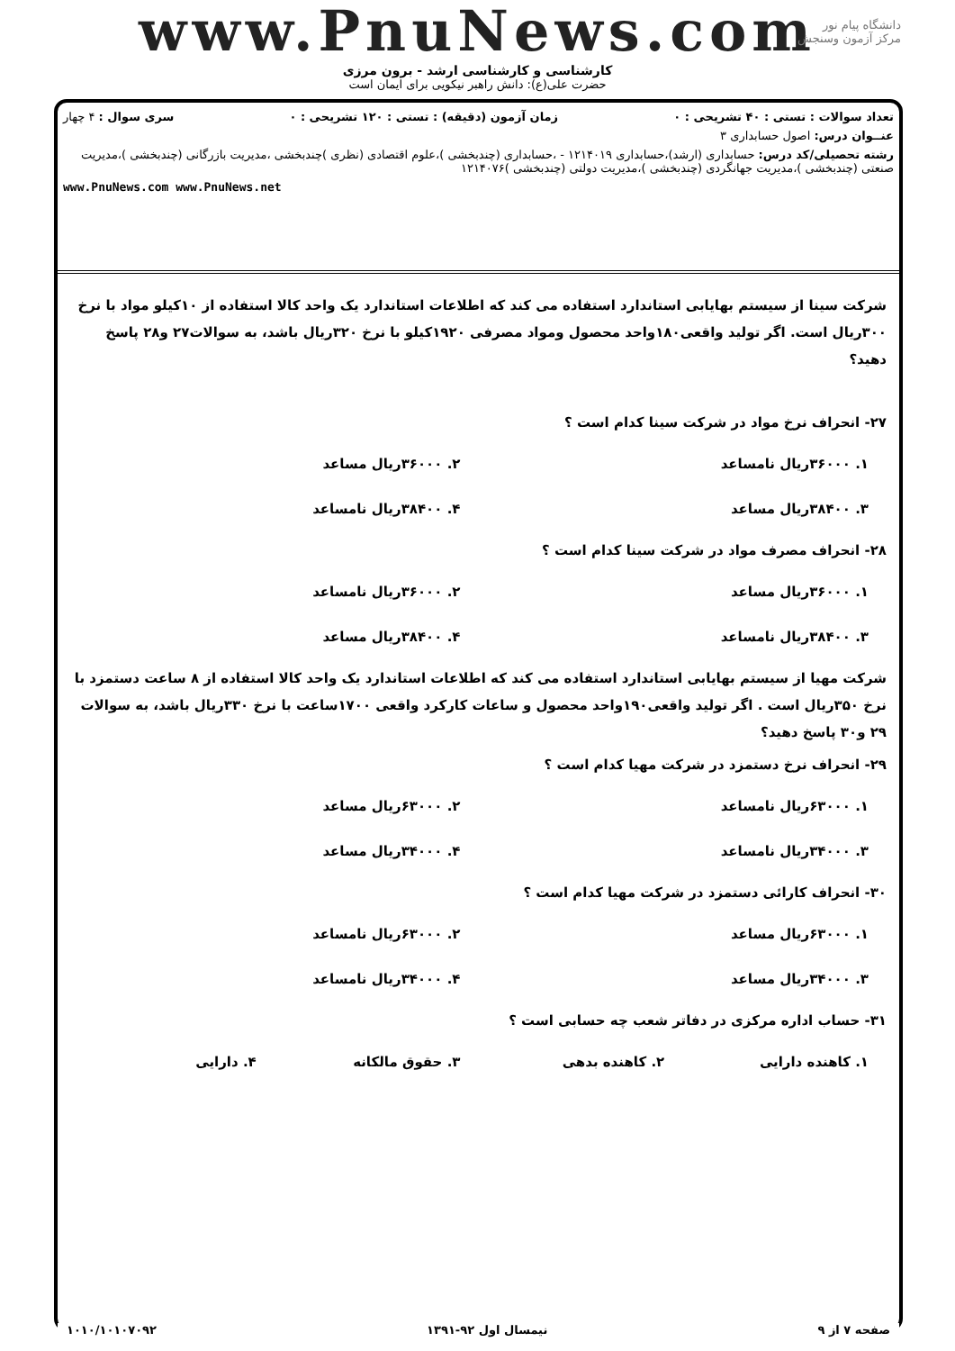www.PnuNews.com
کارشناسی و کارشناسی ارشد - برون مرزی
حضرت علی(ع): دانش راهبر نیکویی برای ایمان است
دانشگاه پیام نور
مرکز آزمون وسنجش
تعداد سوالات : تستی : ۴۰ تشریحی : ۰ زمان آزمون (دقیقه) : تستی : ۱۲۰ تشریحی : ۰ سری سوال : ۴ چهار
عنــوان درس: اصول حسابداری ۳
رشته تحصیلی/کد درس: حسابداری (ارشد)،حسابداری ۱۲۱۴۰۱۹ - ،حسابداری (چندبخشی )،علوم اقتصادی (نظری )چندبخشی ،مدیریت بازرگانی (چندبخشی )،مدیریت صنعتی (چندبخشی )،مدیریت جهانگردی (چندبخشی )،مدیریت دولتی (چندبخشی )۱۲۱۴۰۷۶
www.PnuNews.com www.PnuNews.net
شرکت سینا از سیستم بهایابی استاندارد استفاده می کند که اطلاعات استاندارد یک واحد کالا استفاده از ۱۰کیلو مواد با نرخ ۳۰۰ریال است. اگر تولید واقعی۱۸۰واحد محصول ومواد مصرفی ۱۹۲۰کیلو با نرخ ۳۲۰ریال باشد، به سوالات۲۷ و۲۸ پاسخ دهید؟
۲۷- انحراف نرخ مواد در شرکت سینا کدام است ؟
| ۱. ۳۶۰۰۰ریال نامساعد | ۲. ۳۶۰۰۰ریال مساعد |
| ۳. ۳۸۴۰۰ریال مساعد | ۴. ۳۸۴۰۰ریال نامساعد |
۲۸- انحراف مصرف مواد در شرکت سینا کدام است ؟
| ۱. ۳۶۰۰۰ریال مساعد | ۲. ۳۶۰۰۰ریال نامساعد |
| ۳. ۳۸۴۰۰ریال نامساعد | ۴. ۳۸۴۰۰ریال مساعد |
شرکت مهیا از سیستم بهایابی استاندارد استفاده می کند که اطلاعات استاندارد یک واحد کالا استفاده از ۸ ساعت دستمزد با نرخ ۳۵۰ریال است . اگر تولید واقعی۱۹۰واحد محصول و ساعات کارکرد واقعی ۱۷۰۰ساعت با نرخ ۳۳۰ریال باشد، به سوالات ۲۹ و۳۰ پاسخ دهید؟
۲۹- انحراف نرخ دستمزد در شرکت مهیا کدام است ؟
| ۱. ۶۳۰۰۰ریال نامساعد | ۲. ۶۳۰۰۰ریال مساعد |
| ۳. ۳۴۰۰۰ریال نامساعد | ۴. ۳۴۰۰۰ریال مساعد |
۳۰- انحراف کارائی دستمزد در شرکت مهیا کدام است ؟
| ۱. ۶۳۰۰۰ریال مساعد | ۲. ۶۳۰۰۰ریال نامساعد |
| ۳. ۳۴۰۰۰ریال مساعد | ۴. ۳۴۰۰۰ریال نامساعد |
۳۱- حساب اداره مرکزی در دفاتر شعب چه حسابی است ؟
| ۱. کاهنده دارایی | ۲. کاهنده بدهی | ۳. حقوق مالکانه | ۴. دارایی |
صفحه ۷ از ۹ نیمسال اول ۹۲-۱۳۹۱ ۱۰۱۰/۱۰۱۰۷۰۹۲